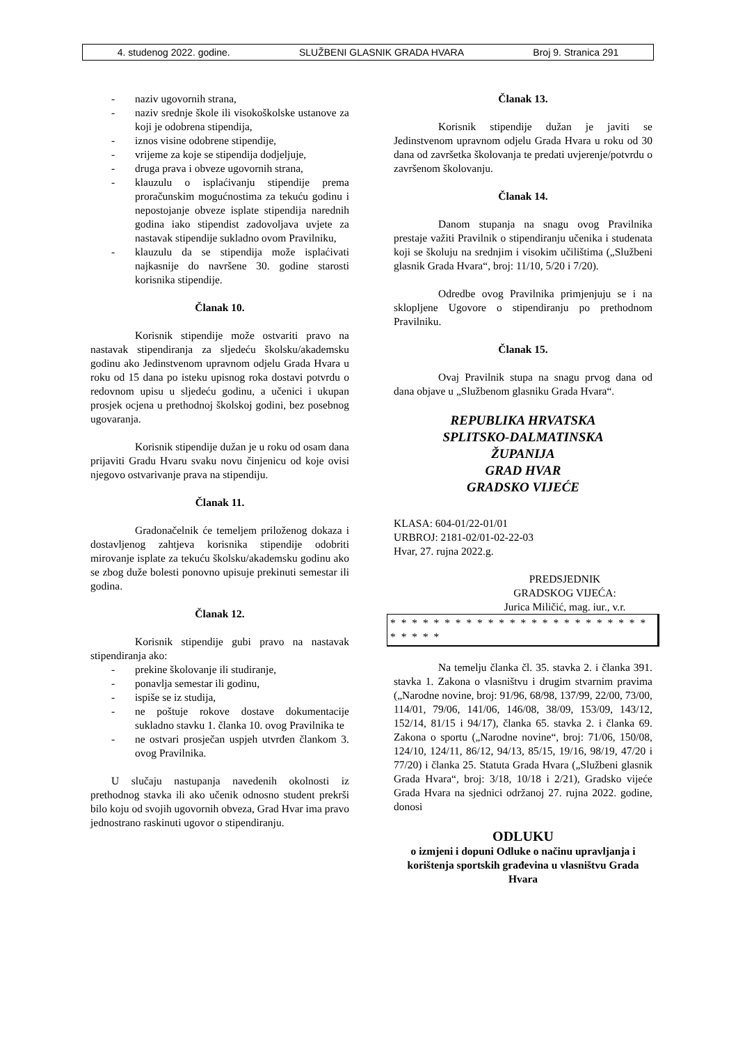4. studenog 2022. godine. SLUŽBENI GLASNIK GRADA HVARA Broj 9. Stranica 291
- naziv ugovornih strana,
- naziv srednje škole ili visokoškolske ustanove za koji je odobrena stipendija,
- iznos visine odobrene stipendije,
- vrijeme za koje se stipendija dodjeljuje,
- druga prava i obveze ugovornih strana,
- klauzulu o isplaćivanju stipendije prema proračunskim mogućnostima za tekuću godinu i nepostojanje obveze isplate stipendija narednih godina iako stipendist zadovoljava uvjete za nastavak stipendije sukladno ovom Pravilniku,
- klauzulu da se stipendija može isplaćivati najkasnije do navršene 30. godine starosti korisnika stipendije.
Članak 10.
Korisnik stipendije može ostvariti pravo na nastavak stipendiranja za sljedeću školsku/akademsku godinu ako Jedinstvenom upravnom odjelu Grada Hvara u roku od 15 dana po isteku upisnog roka dostavi potvrdu o redovnom upisu u sljedeću godinu, a učenici i ukupan prosjek ocjena u prethodnoj školskoj godini, bez posebnog ugovaranja.
Korisnik stipendije dužan je u roku od osam dana prijaviti Gradu Hvaru svaku novu činjenicu od koje ovisi njegovo ostvarivanje prava na stipendiju.
Članak 11.
Gradonačelnik će temeljem priloženog dokaza i dostavljenog zahtjeva korisnika stipendije odobriti mirovanje isplate za tekuću školsku/akademsku godinu ako se zbog duže bolesti ponovno upisuje prekinuti semestar ili godina.
Članak 12.
Korisnik stipendije gubi pravo na nastavak stipendiranja ako:
- prekine školovanje ili studiranje,
- ponavlja semestar ili godinu,
- ispiše se iz studija,
- ne poštuje rokove dostave dokumentacije sukladno stavku 1. članka 10. ovog Pravilnika te
- ne ostvari prosječan uspjeh utvrđen člankom 3. ovog Pravilnika.
U slučaju nastupanja navedenih okolnosti iz prethodnog stavka ili ako učenik odnosno student prekrši bilo koju od svojih ugovornih obveza, Grad Hvar ima pravo jednostrano raskinuti ugovor o stipendiranju.
Članak 13.
Korisnik stipendije dužan je javiti se Jedinstvenom upravnom odjelu Grada Hvara u roku od 30 dana od završetka školovanja te predati uvjerenje/potvrdu o završenom školovanju.
Članak 14.
Danom stupanja na snagu ovog Pravilnika prestaje važiti Pravilnik o stipendiranju učenika i studenata koji se školuju na srednjim i visokim učilištima („Službeni glasnik Grada Hvara“, broj: 11/10, 5/20 i 7/20).
Odredbe ovog Pravilnika primjenjuju se i na sklopljene Ugovore o stipendiranju po prethodnom Pravilniku.
Članak 15.
Ovaj Pravilnik stupa na snagu prvog dana od dana objave u „Službenom glasniku Grada Hvara“.
REPUBLIKA HRVATSKA
SPLITSKO-DALMATINSKA
ŽUPANIJA
GRAD HVAR
GRADSKO VIJEĆE
KLASA: 604-01/22-01/01
URBROJ: 2181-02/01-02-22-03
Hvar, 27. rujna 2022.g.
PREDSJEDNIK
GRADSKOG VIJEĆA:
Jurica Miličić, mag. iur., v.r.
* * * * * * * * * * * * * * * * * * * * * * * * * * * * *
Na temelju članka čl. 35. stavka 2. i članka 391. stavka 1. Zakona o vlasništvu i drugim stvarnim pravima („Narodne novine, broj: 91/96, 68/98, 137/99, 22/00, 73/00, 114/01, 79/06, 141/06, 146/08, 38/09, 153/09, 143/12, 152/14, 81/15 i 94/17), članka 65. stavka 2. i članka 69. Zakona o sportu („Narodne novine“, broj: 71/06, 150/08, 124/10, 124/11, 86/12, 94/13, 85/15, 19/16, 98/19, 47/20 i 77/20) i članka 25. Statuta Grada Hvara („Službeni glasnik Grada Hvara“, broj: 3/18, 10/18 i 2/21), Gradsko vijeće Grada Hvara na sjednici održanoj 27. rujna 2022. godine, donosi
ODLUKU
o izmjeni i dopuni Odluke o načinu upravljanja i korištenja sportskih građevina u vlasništvu Grada Hvara